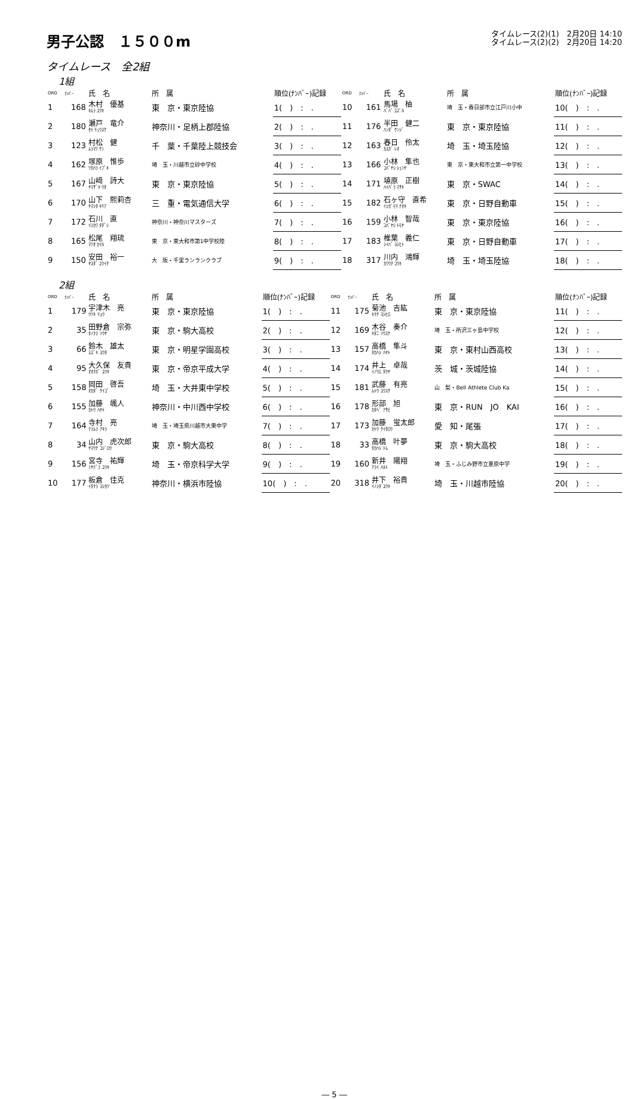男子公認　１５００m
タイムレース(2)(1)　2月20日 14:10
タイムレース(2)(2)　2月20日 14:20
タイムレース　全2組
1組
| ORD | ﾅﾝﾊﾞｰ | 氏 名 | 所 属 | 順位(ﾅﾝﾊﾞｰ)記録 | ORD | ﾅﾝﾊﾞｰ | 氏 名 | 所 属 | 順位(ﾅﾝﾊﾞｰ)記録 |
| --- | --- | --- | --- | --- | --- | --- | --- | --- | --- |
| 1 | 168 | 木村 優基 ｷﾑﾗ ﾕｳｷ | 東 京・東京陸協 | 1( ) : . | 10 | 161 | 馬場 柚 ﾊﾞﾊﾞ ﾕｽﾞﾙ | 埼 玉・春日部市立江戸川小中 | 10( ) : . |
| 2 | 180 | 瀬戸 竜介 ｾﾄ ﾘｭｳｽｹ | 神奈川・足柄上郡陸協 | 2( ) : . | 11 | 176 | 半田 健二 ﾊﾝﾀﾞ ｹﾝｼﾞ | 東 京・東京陸協 | 11( ) : . |
| 3 | 123 | 村松 健 ﾑﾗﾏﾂ ｹﾝ | 千 葉・千葉陸上競技会 | 3( ) : . | 12 | 163 | 春日 伶太 ｶｽｶﾞ ﾚｵ | 埼 玉・埼玉陸協 | 12( ) : . |
| 4 | 162 | 塚原 惟歩 ﾂｶﾊﾗ ｲﾌﾞｷ | 埼 玉・川越市立砂中学校 | 4( ) : . | 13 | 166 | 小林 隼也 ｺﾊﾞﾔｼ ｼｭﾝﾔ | 東 京・東大和市立第一中学校 | 13( ) : . |
| 5 | 167 | 山﨑 詩大 ﾔﾏｻﾞｷ ｳﾀ | 東 京・東京陸協 | 5( ) : . | 14 | 171 | 埴原 正樹 ﾊｲﾊﾞﾗ ﾏｻｷ | 東 京・SWAC | 14( ) : . |
| 6 | 170 | 山下 熙莉杏 ﾔﾏｼﾀ ｷﾘｱ | 三 重・電気通信大学 | 6( ) : . | 15 | 182 | 石ヶ守 直希 ｲｼｶﾞﾓﾘ ﾅｵｷ | 東 京・日野自動車 | 15( ) : . |
| 7 | 172 | 石川 直 ｲｼｶﾜ ﾀﾀﾞｼ | 神奈川・神奈川マスターズ | 7( ) : . | 16 | 159 | 小林 智哉 ｺﾊﾞﾔｼ ﾄﾓﾔ | 東 京・東京陸協 | 16( ) : . |
| 8 | 165 | 松尾 翔琉 ﾏﾂｵ ｶｲﾙ | 東 京・東大和市第1中学校陸 | 8( ) : . | 17 | 183 | 椎葉 義仁 ｼｲﾊﾞ ﾖｼﾋﾄ | 東 京・日野自動車 | 17( ) : . |
| 9 | 150 | 安田 裕一 ﾔｽﾀﾞ ﾕｳｲﾁ | 大 阪・千里ランランクラブ | 9( ) : . | 18 | 317 | 川内 鴻輝 ｶﾜｳﾁ ｺｳｷ | 埼 玉・埼玉陸協 | 18( ) : . |
2組
| ORD | ﾅﾝﾊﾞｰ | 氏 名 | 所 属 | 順位(ﾅﾝﾊﾞｰ)記録 | ORD | ﾅﾝﾊﾞｰ | 氏 名 | 所 属 | 順位(ﾅﾝﾊﾞｰ)記録 |
| --- | --- | --- | --- | --- | --- | --- | --- | --- | --- |
| 1 | 179 | 宇津木 亮 ｳﾂｷ ﾘｮｳ | 東 京・東京陸協 | 1( ) : . | 11 | 175 | 菊池 吉紘 ｷｸﾁ ﾖｼﾋﾛ | 東 京・東京陸協 | 11( ) : . |
| 2 | 35 | 田野倉 宗弥 ﾀﾉｸﾗ ｿｳﾔ | 東 京・駒大高校 | 2( ) : . | 12 | 169 | 木谷 奏介 ｷﾀﾆ ｿｳｽｹ | 埼 玉・所沢三ヶ島中学校 | 12( ) : . |
| 3 | 66 | 鈴木 雄太 ｽｽﾞｷ ﾕｳﾀ | 東 京・明星学園高校 | 3( ) : . | 13 | 157 | 高橋 隼斗 ﾀｶﾊｼ ﾊﾔﾄ | 東 京・東村山西高校 | 13( ) : . |
| 4 | 95 | 大久保 友貴 ｵｵｸﾎﾞ ﾕｳｷ | 東 京・帝京平成大学 | 4( ) : . | 14 | 174 | 井上 卓哉 ｲﾉｳｴ ﾀｸﾔ | 茨 城・茨城陸協 | 14( ) : . |
| 5 | 158 | 岡田 啓吾 ｵｶﾀﾞ ｹｲｺﾞ | 埼 玉・大井東中学校 | 5( ) : . | 15 | 181 | 武藤 有亮 ﾑﾄｳ ﾕｳｽｹ | 山 梨・Bell Athlete Club Ka | 15( ) : . |
| 6 | 155 | 加藤 颯人 ｶﾄｳ ﾊﾔﾄ | 神奈川・中川西中学校 | 6( ) : . | 16 | 178 | 形部 旭 ｶﾀﾍﾞ ｱｻﾋ | 東 京・RUN JO KAI | 16( ) : . |
| 7 | 164 | 寺村 亮 ﾃﾗﾑﾗ ｱｷﾗ | 埼 玉・埼玉県川越市大東中学 | 7( ) : . | 17 | 173 | 加藤 蛍太郎 ｶﾄｳ ｹｲﾀﾛｳ | 愛 知・尾張 | 17( ) : . |
| 8 | 34 | 山内 虎次郎 ﾔﾏｳﾁ ｺｼﾞﾛｳ | 東 京・駒大高校 | 8( ) : . | 18 | 33 | 高橋 叶夢 ﾀｶﾊｼ ﾄﾑ | 東 京・駒大高校 | 18( ) : . |
| 9 | 156 | 宮寺 祐輝 ﾐﾔﾃﾞﾗ ﾕｳｷ | 埼 玉・帝京科学大学 | 9( ) : . | 19 | 160 | 新井 陽翔 ｱﾗｲ ﾊﾙﾄ | 埼 玉・ふじみ野市立葦原中学 | 19( ) : . |
| 10 | 177 | 板倉 佳克 ｲﾀｸﾗ ﾖｼｶﾂ | 神奈川・横浜市陸協 | 10( ) : . | 20 | 318 | 井下 裕貴 ｲﾉｼﾀ ﾕｳｷ | 埼 玉・川越市陸協 | 20( ) : . |
― 5 ―